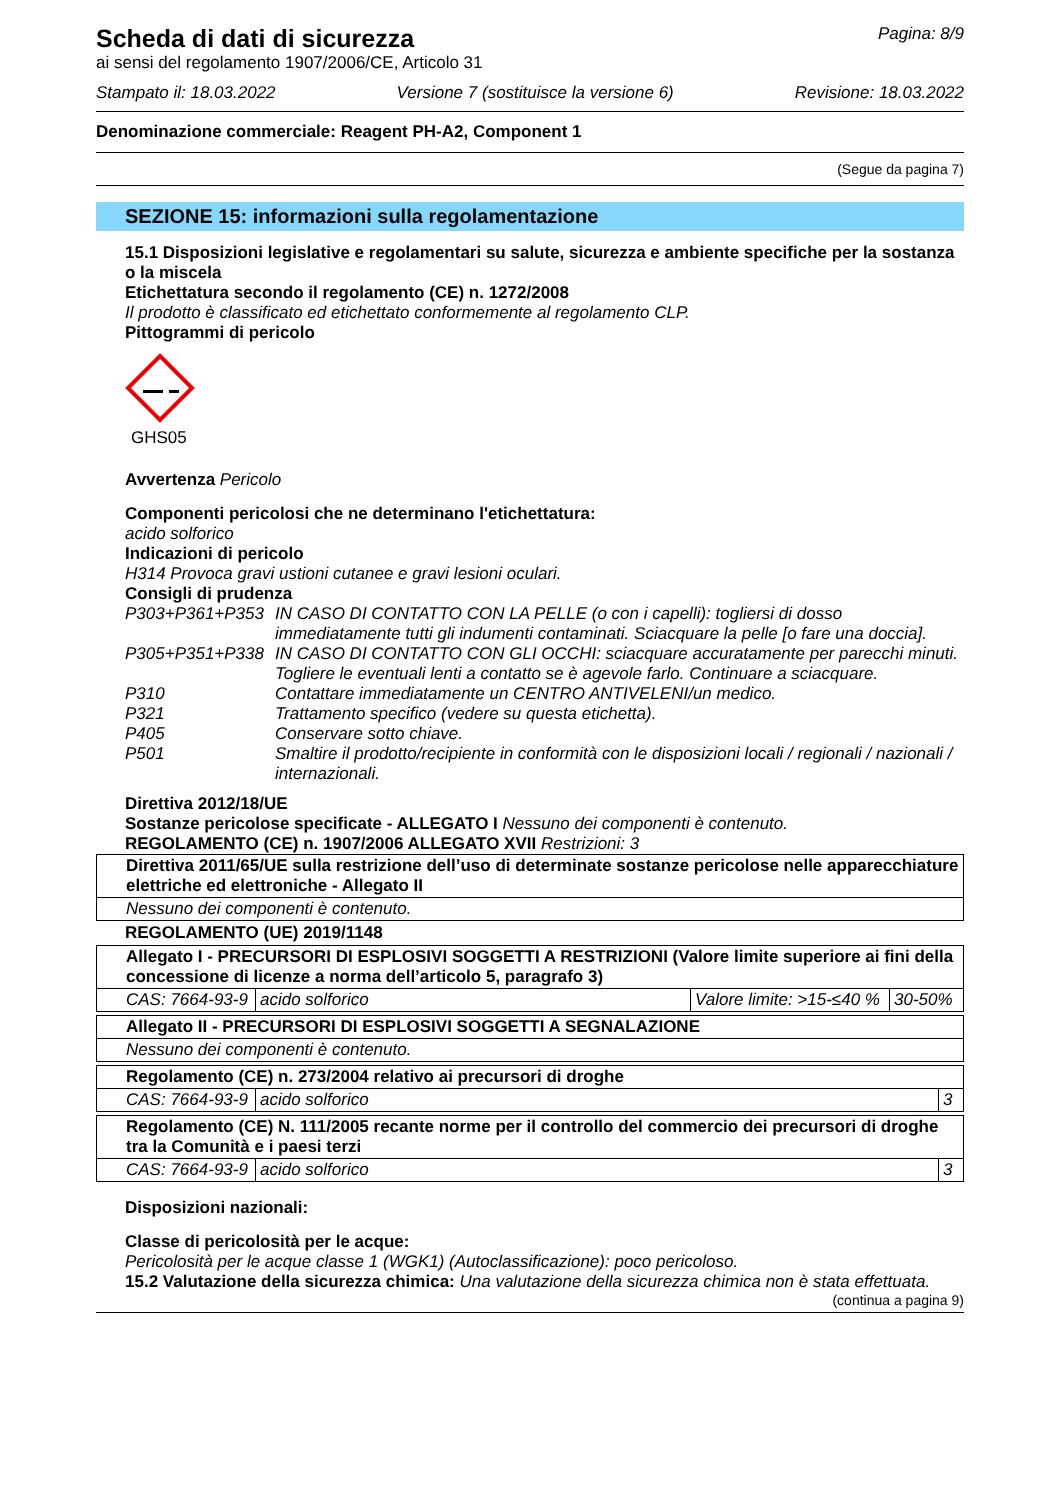Scheda di dati di sicurezza
Pagina: 8/9
ai sensi del regolamento 1907/2006/CE, Articolo 31
Stampato il: 18.03.2022 Versione 7 (sostituisce la versione 6) Revisione: 18.03.2022
Denominazione commerciale: Reagent PH-A2, Component 1
(Segue da pagina 7)
SEZIONE 15: informazioni sulla regolamentazione
15.1 Disposizioni legislative e regolamentari su salute, sicurezza e ambiente specifiche per la sostanza o la miscela
Etichettatura secondo il regolamento (CE) n. 1272/2008
Il prodotto è classificato ed etichettato conformemente al regolamento CLP.
Pittogrammi di pericolo
GHS05
Avvertenza Pericolo
Componenti pericolosi che ne determinano l'etichettatura:
acido solforico
Indicazioni di pericolo
H314 Provoca gravi ustioni cutanee e gravi lesioni oculari.
Consigli di prudenza
P303+P361+P353 IN CASO DI CONTATTO CON LA PELLE (o con i capelli): togliersi di dosso immediatamente tutti gli indumenti contaminati. Sciacquare la pelle [o fare una doccia].
P305+P351+P338 IN CASO DI CONTATTO CON GLI OCCHI: sciacquare accuratamente per parecchi minuti. Togliere le eventuali lenti a contatto se è agevole farlo. Continuare a sciacquare.
P310 Contattare immediatamente un CENTRO ANTIVELENI/un medico.
P321 Trattamento specifico (vedere su questa etichetta).
P405 Conservare sotto chiave.
P501 Smaltire il prodotto/recipiente in conformità con le disposizioni locali / regionali / nazionali / internazionali.
Direttiva 2012/18/UE
Sostanze pericolose specificate - ALLEGATO I Nessuno dei componenti è contenuto.
REGOLAMENTO (CE) n. 1907/2006 ALLEGATO XVII Restrizioni: 3
| Direttiva 2011/65/UE sulla restrizione dell’uso di determinate sostanze pericolose nelle apparecchiature elettriche ed elettroniche - Allegato II |
| Nessuno dei componenti è contenuto. |
REGOLAMENTO (UE) 2019/1148
| Allegato I - PRECURSORI DI ESPLOSIVI SOGGETTI A RESTRIZIONI (Valore limite superiore ai fini della concessione di licenze a norma dell’articolo 5, paragrafo 3) | | | |
| CAS: 7664-93-9 | acido solforico | Valore limite: >15-≤40 % | 30-50% |
| Allegato II - PRECURSORI DI ESPLOSIVI SOGGETTI A SEGNALAZIONE |
| Nessuno dei componenti è contenuto. |
| Regolamento (CE) n. 273/2004 relativo ai precursori di droghe | | |
| CAS: 7664-93-9 | acido solforico | 3 |
| Regolamento (CE) N. 111/2005 recante norme per il controllo del commercio dei precursori di droghe tra la Comunità e i paesi terzi | | |
| CAS: 7664-93-9 | acido solforico | 3 |
Disposizioni nazionali:
Classe di pericolosità per le acque:
Pericolosità per le acque classe 1 (WGK1) (Autoclassificazione): poco pericoloso.
15.2 Valutazione della sicurezza chimica: Una valutazione della sicurezza chimica non è stata effettuata.
(continua a pagina 9)